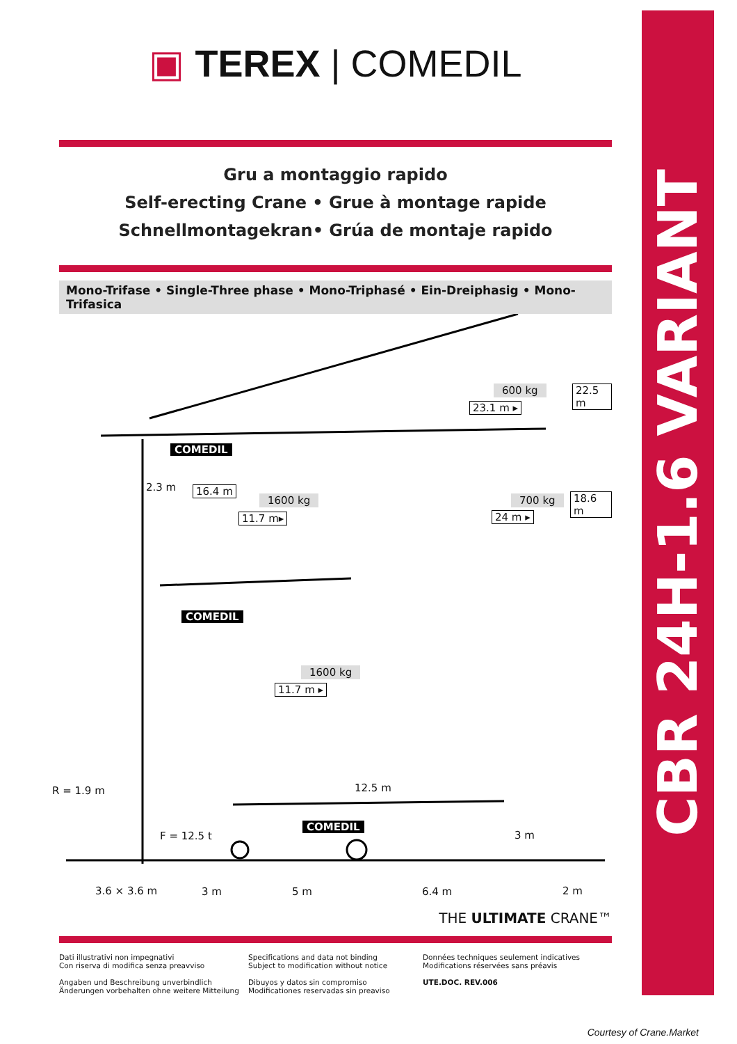CBR 24H-1.6 VARIANT
▣ TEREX | COMEDIL
Gru a montaggio rapido
Self-erecting Crane • Grue à montage rapide
Schnellmontagekran• Grúa de montaje rapido
Mono-Trifase • Single-Three phase • Mono-Triphasé • Ein-Dreiphasig • Mono-Trifasica
600 kg
23.1 m ▸
22.5 m
COMEDIL
2.3 m 16.4 m
1600 kg
11.7 m▸
700 kg
24 m ▸
18.6 m
COMEDIL
1600 kg
11.7 m ▸
R = 1.9 m 12.5 m
COMEDIL
F = 12.5 t 3 m
3.6 × 3.6 m 3 m 5 m 6.4 m 2 m
THE ULTIMATE CRANE™
Dati illustrativi non impegnativi
Con riserva di modifica senza preavviso
Angaben und Beschreibung unverbindlich
Änderungen vorbehalten ohne weitere Mitteilung
Specifications and data not binding
Subject to modification without notice
Dibuyos y datos sin compromiso
Modificationes reservadas sin preaviso
Données techniques seulement indicatives
Modifications réservées sans préavis
UTE.DOC. REV.006
Courtesy of Crane.Market